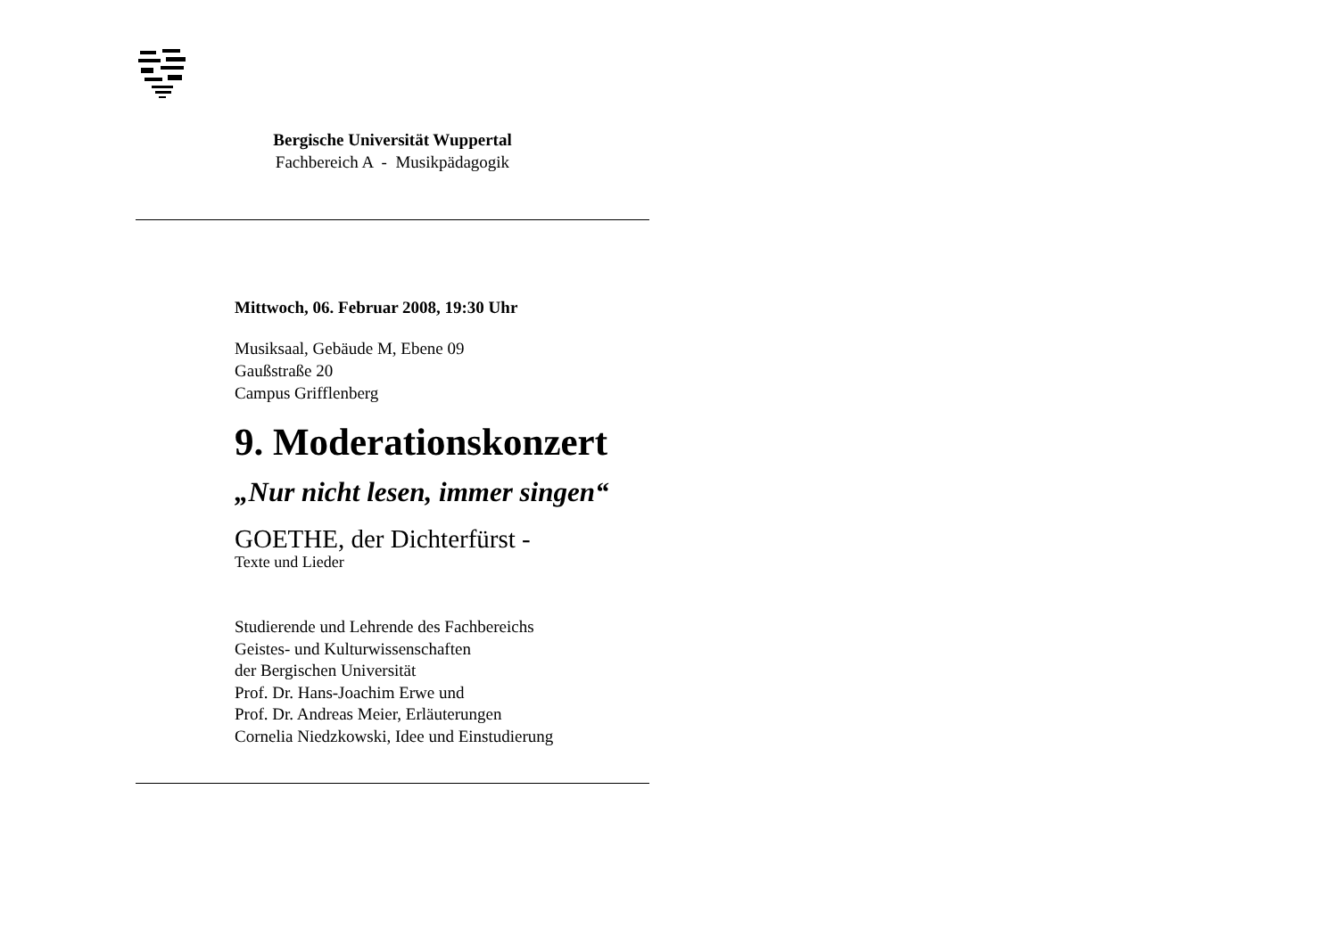Bergische Universität Wuppertal
Fachbereich A - Musikpädagogik
Mittwoch, 06. Februar 2008, 19:30 Uhr
Musiksaal, Gebäude M, Ebene 09
Gaußstraße 20
Campus Grifflenberg
9. Moderationskonzert
„Nur nicht lesen, immer singen“
GOETHE, der Dichterfürst -
Texte und Lieder
Studierende und Lehrende des Fachbereichs
Geistes- und Kulturwissenschaften
der Bergischen Universität
Prof. Dr. Hans-Joachim Erwe und
Prof. Dr. Andreas Meier, Erläuterungen
Cornelia Niedzkowski, Idee und Einstudierung